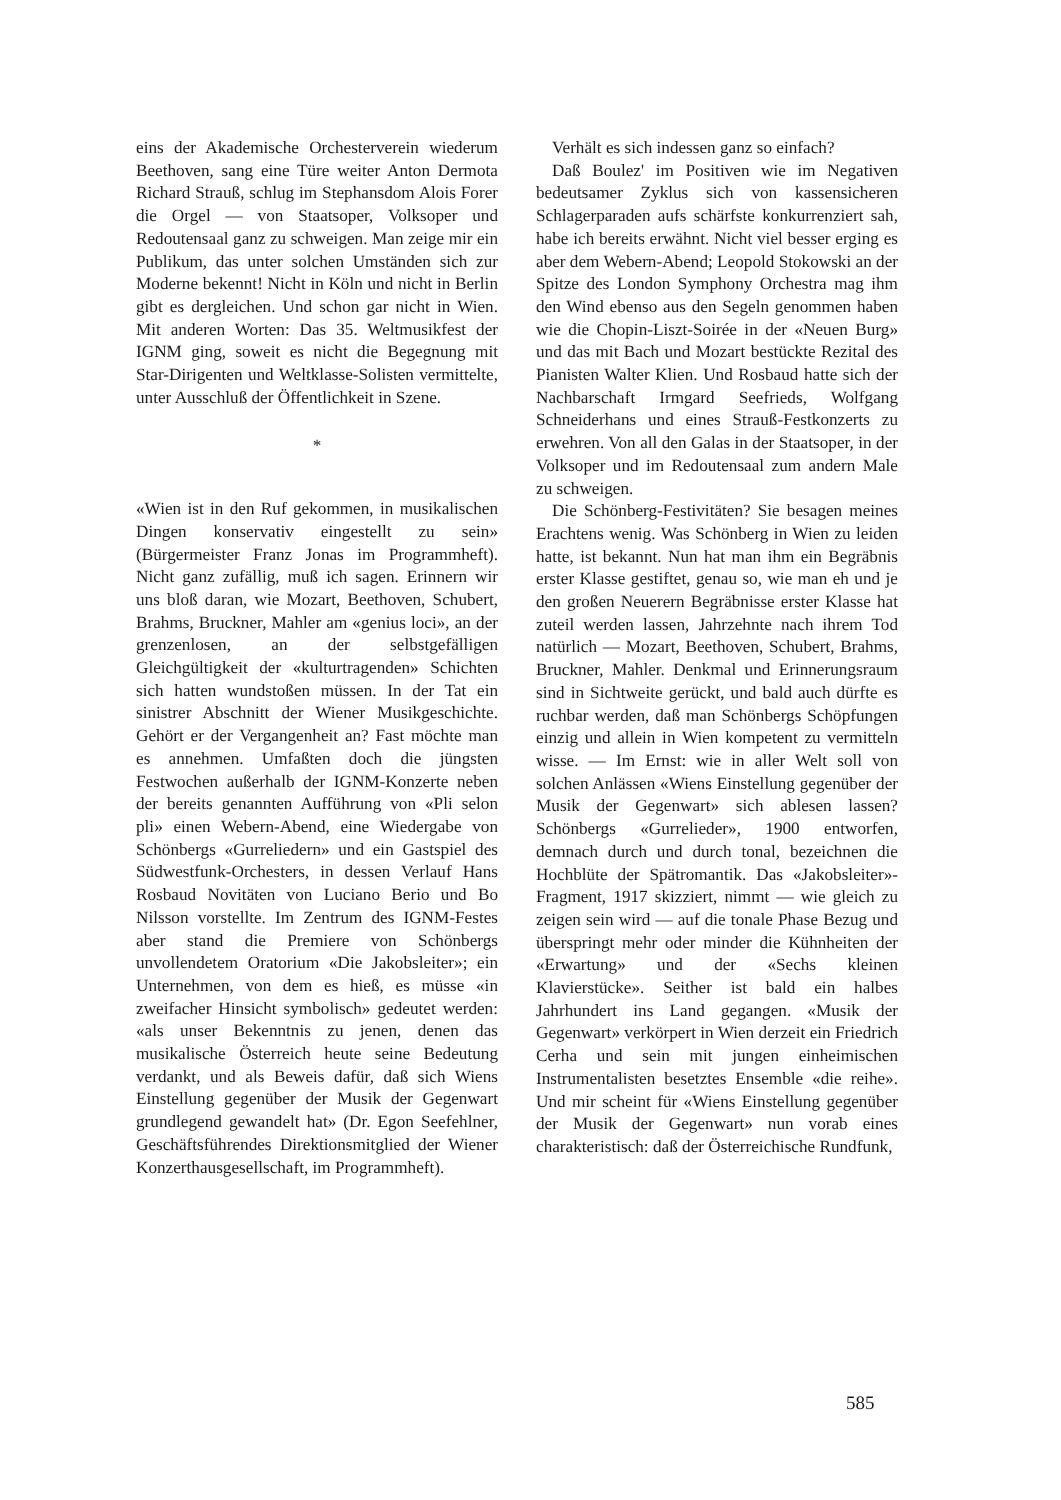eins der Akademische Orchesterverein wiederum Beethoven, sang eine Türe weiter Anton Dermota Richard Strauß, schlug im Stephansdom Alois Forer die Orgel — von Staatsoper, Volksoper und Redoutensaal ganz zu schweigen. Man zeige mir ein Publikum, das unter solchen Umständen sich zur Moderne bekennt! Nicht in Köln und nicht in Berlin gibt es dergleichen. Und schon gar nicht in Wien. Mit anderen Worten: Das 35. Weltmusikfest der IGNM ging, soweit es nicht die Begegnung mit Star-Dirigenten und Weltklasse-Solisten vermittelte, unter Ausschluß der Öffentlichkeit in Szene.
*
«Wien ist in den Ruf gekommen, in musikalischen Dingen konservativ eingestellt zu sein» (Bürgermeister Franz Jonas im Programmheft). Nicht ganz zufällig, muß ich sagen. Erinnern wir uns bloß daran, wie Mozart, Beethoven, Schubert, Brahms, Bruckner, Mahler am «genius loci», an der grenzenlosen, an der selbstgefälligen Gleichgültigkeit der «kulturtragenden» Schichten sich hatten wundstoßen müssen. In der Tat ein sinistrer Abschnitt der Wiener Musikgeschichte. Gehört er der Vergangenheit an? Fast möchte man es annehmen. Umfaßten doch die jüngsten Festwochen außerhalb der IGNM-Konzerte neben der bereits genannten Aufführung von «Pli selon pli» einen Webern-Abend, eine Wiedergabe von Schönbergs «Gurreliedern» und ein Gastspiel des Südwestfunk-Orchesters, in dessen Verlauf Hans Rosbaud Novitäten von Luciano Berio und Bo Nilsson vorstellte. Im Zentrum des IGNM-Festes aber stand die Premiere von Schönbergs unvollendetem Oratorium «Die Jakobsleiter»; ein Unternehmen, von dem es hieß, es müsse «in zweifacher Hinsicht symbolisch» gedeutet werden: «als unser Bekenntnis zu jenen, denen das musikalische Österreich heute seine Bedeutung verdankt, und als Beweis dafür, daß sich Wiens Einstellung gegenüber der Musik der Gegenwart grundlegend gewandelt hat» (Dr. Egon Seefehlner, Geschäftsführendes Direktionsmitglied der Wiener Konzerthausgesellschaft, im Programmheft).
Verhält es sich indessen ganz so einfach?
Daß Boulez' im Positiven wie im Negativen bedeutsamer Zyklus sich von kassensicheren Schlagerparaden aufs schärfste konkurrenziert sah, habe ich bereits erwähnt. Nicht viel besser erging es aber dem Webern-Abend; Leopold Stokowski an der Spitze des London Symphony Orchestra mag ihm den Wind ebenso aus den Segeln genommen haben wie die Chopin-Liszt-Soirée in der «Neuen Burg» und das mit Bach und Mozart bestückte Rezital des Pianisten Walter Klien. Und Rosbaud hatte sich der Nachbarschaft Irmgard Seefrieds, Wolfgang Schneiderhans und eines Strauß-Festkonzerts zu erwehren. Von all den Galas in der Staatsoper, in der Volksoper und im Redoutensaal zum andern Male zu schweigen.
Die Schönberg-Festivitäten? Sie besagen meines Erachtens wenig. Was Schönberg in Wien zu leiden hatte, ist bekannt. Nun hat man ihm ein Begräbnis erster Klasse gestiftet, genau so, wie man eh und je den großen Neuerern Begräbnisse erster Klasse hat zuteil werden lassen, Jahrzehnte nach ihrem Tod natürlich — Mozart, Beethoven, Schubert, Brahms, Bruckner, Mahler. Denkmal und Erinnerungsraum sind in Sichtweite gerückt, und bald auch dürfte es ruchbar werden, daß man Schönbergs Schöpfungen einzig und allein in Wien kompetent zu vermitteln wisse. — Im Ernst: wie in aller Welt soll von solchen Anlässen «Wiens Einstellung gegenüber der Musik der Gegenwart» sich ablesen lassen? Schönbergs «Gurrelieder», 1900 entworfen, demnach durch und durch tonal, bezeichnen die Hochblüte der Spätromantik. Das «Jakobsleiter»-Fragment, 1917 skizziert, nimmt — wie gleich zu zeigen sein wird — auf die tonale Phase Bezug und überspringt mehr oder minder die Kühnheiten der «Erwartung» und der «Sechs kleinen Klavierstücke». Seither ist bald ein halbes Jahrhundert ins Land gegangen. «Musik der Gegenwart» verkörpert in Wien derzeit ein Friedrich Cerha und sein mit jungen einheimischen Instrumentalisten besetztes Ensemble «die reihe». Und mir scheint für «Wiens Einstellung gegenüber der Musik der Gegenwart» nun vorab eines charakteristisch: daß der Österreichische Rundfunk,
585